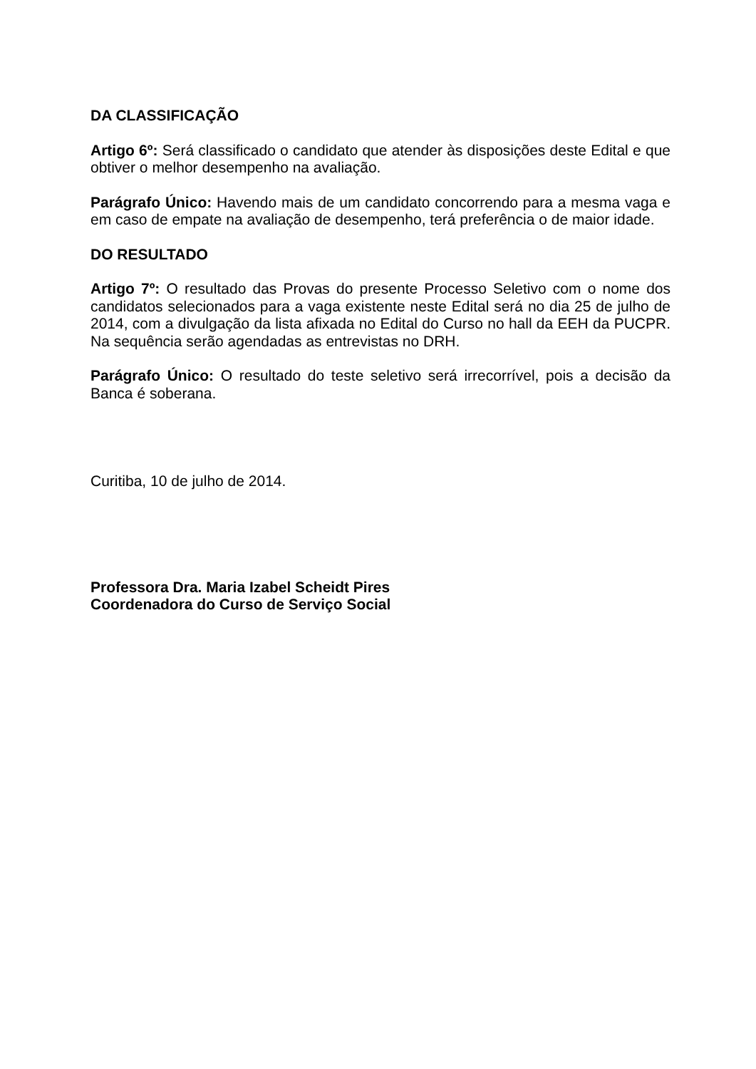DA CLASSIFICAÇÃO
Artigo 6º: Será classificado o candidato que atender às disposições deste Edital e que obtiver o melhor desempenho na avaliação.
Parágrafo Único: Havendo mais de um candidato concorrendo para a mesma vaga e em caso de empate na avaliação de desempenho, terá preferência o de maior idade.
DO RESULTADO
Artigo 7º: O resultado das Provas do presente Processo Seletivo com o nome dos candidatos selecionados para a vaga existente neste Edital será no dia 25 de julho de 2014, com a divulgação da lista afixada no Edital do Curso no hall da EEH da PUCPR. Na sequência serão agendadas as entrevistas no DRH.
Parágrafo Único: O resultado do teste seletivo será irrecorrível, pois a decisão da Banca é soberana.
Curitiba, 10 de julho de 2014.
Professora Dra. Maria Izabel Scheidt Pires
Coordenadora do Curso de Serviço Social